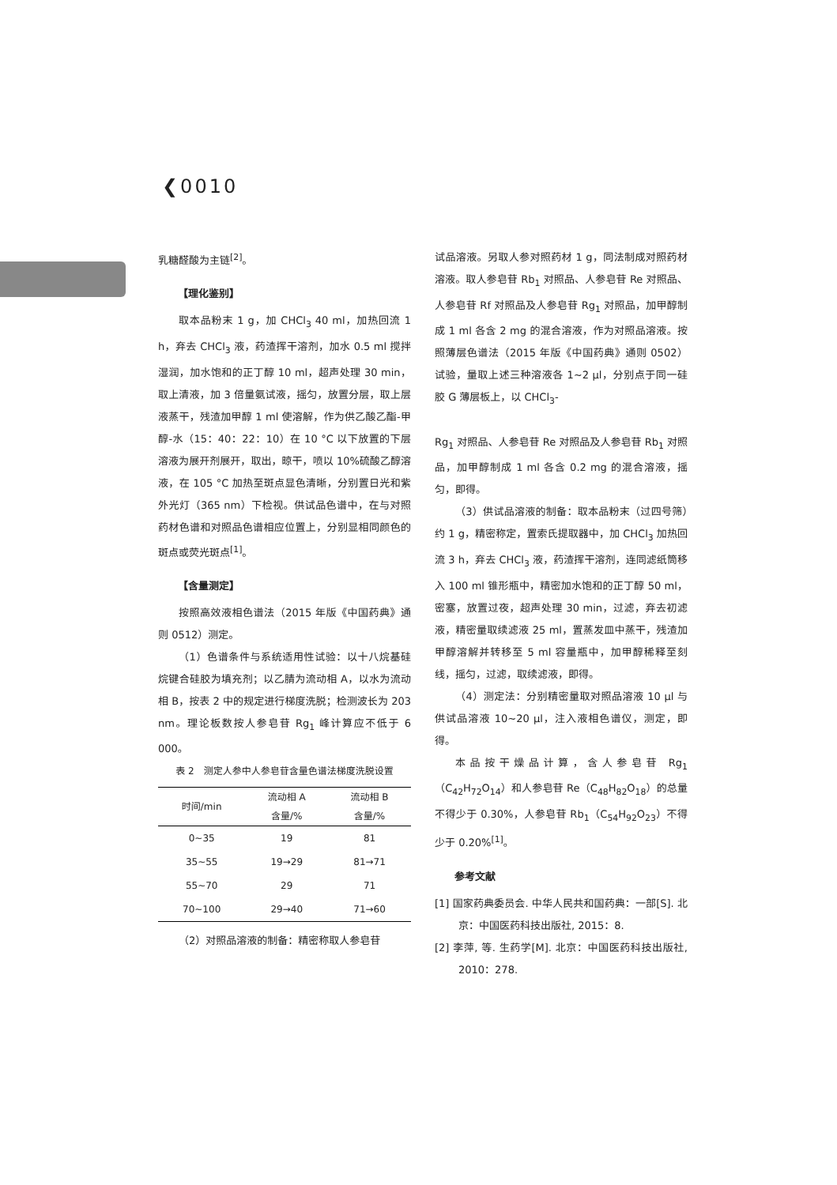❮0010
乳糖醛酸为主链<sup>[2]</sup>。
【理化鉴别】
取本品粉末 1 g，加 CHCl<sub>3</sub> 40 ml，加热回流 1 h，弃去 CHCl<sub>3</sub> 液，药渣挥干溶剂，加水 0.5 ml 搅拌湿润，加水饱和的正丁醇 10 ml，超声处理 30 min，取上清液，加 3 倍量氨试液，摇匀，放置分层，取上层液蒸干，残渣加甲醇 1 ml 使溶解，作为供乙酸乙酯-甲醇-水（15：40：22：10）在 10 °C 以下放置的下层溶液为展开剂展开，取出，晾干，喷以 10%硫酸乙醇溶液，在 105 °C 加热至斑点显色清晰，分别置日光和紫外光灯（365 nm）下检视。供试品色谱中，在与对照药材色谱和对照品色谱相应位置上，分别显相同颜色的斑点或荧光斑点<sup>[1]</sup>。
【含量测定】
按照高效液相色谱法（2015 年版《中国药典》通则 0512）测定。
（1）色谱条件与系统适用性试验：以十八烷基硅烷键合硅胶为填充剂；以乙腈为流动相 A，以水为流动相 B，按表 2 中的规定进行梯度洗脱；检测波长为 203 nm。理论板数按人参皂苷 Rg<sub>1</sub> 峰计算应不低于 6 000。
表 2　测定人参中人参皂苷含量色谱法梯度洗脱设置
| 时间/min | 流动相 A | 流动相 B |
| --- | --- | --- |
| | 含量/% | 含量/% |
| 0~35 | 19 | 81 |
| 35~55 | 19→29 | 81→71 |
| 55~70 | 29 | 71 |
| 70~100 | 29→40 | 71→60 |
（2）对照品溶液的制备：精密称取人参皂苷
试品溶液。另取人参对照药材 1 g，同法制成对照药材溶液。取人参皂苷 Rb<sub>1</sub> 对照品、人参皂苷 Re 对照品、人参皂苷 Rf 对照品及人参皂苷 Rg<sub>1</sub> 对照品，加甲醇制成 1 ml 各含 2 mg 的混合溶液，作为对照品溶液。按照薄层色谱法（2015 年版《中国药典》通则 0502）试验，量取上述三种溶液各 1~2 μl，分别点于同一硅胶 G 薄层板上，以 CHCl<sub>3</sub>-
Rg<sub>1</sub> 对照品、人参皂苷 Re 对照品及人参皂苷 Rb<sub>1</sub> 对照品，加甲醇制成 1 ml 各含 0.2 mg 的混合溶液，摇匀，即得。
（3）供试品溶液的制备：取本品粉末（过四号筛）约 1 g，精密称定，置索氏提取器中，加 CHCl<sub>3</sub> 加热回流 3 h，弃去 CHCl<sub>3</sub> 液，药渣挥干溶剂，连同滤纸筒移入 100 ml 锥形瓶中，精密加水饱和的正丁醇 50 ml，密塞，放置过夜，超声处理 30 min，过滤，弃去初滤液，精密量取续滤液 25 ml，置蒸发皿中蒸干，残渣加甲醇溶解并转移至 5 ml 容量瓶中，加甲醇稀释至刻线，摇匀，过滤，取续滤液，即得。
（4）测定法：分别精密量取对照品溶液 10 μl 与供试品溶液 10~20 μl，注入液相色谱仪，测定，即得。
本品按干燥品计算，含人参皂苷 Rg<sub>1</sub>（C<sub>42</sub>H<sub>72</sub>O<sub>14</sub>）和人参皂苷 Re（C<sub>48</sub>H<sub>82</sub>O<sub>18</sub>）的总量不得少于 0.30%，人参皂苷 Rb<sub>1</sub>（C<sub>54</sub>H<sub>92</sub>O<sub>23</sub>）不得少于 0.20%<sup>[1]</sup>。
参考文献
[1] 国家药典委员会. 中华人民共和国药典：一部[S]. 北京：中国医药科技出版社, 2015：8.
[2] 李萍, 等. 生药学[M]. 北京：中国医药科技出版社, 2010：278.